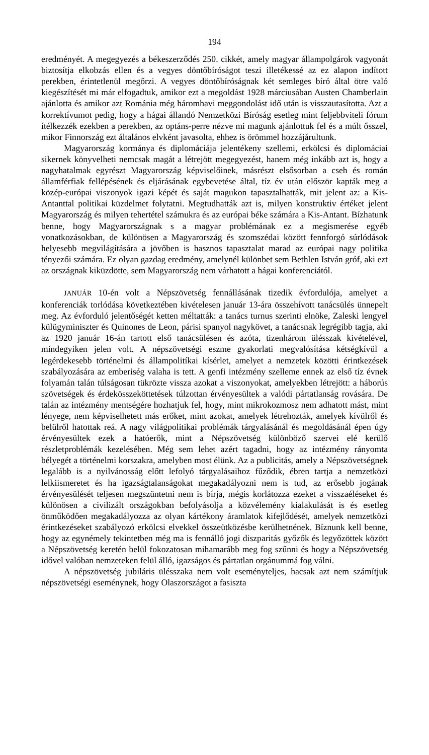194
eredményét. A megegyezés a békeszerződés 250. cikkét, amely magyar állampolgárok vagyonát biztosítja elkobzás ellen és a vegyes döntőbíróságot teszi illetékessé az ez alapon indított perekben, érintetlenül megőrzi. A vegyes döntőbíróságnak két semleges bíró által ötre való kiegészítését mi már elfogadtuk, amikor ezt a megoldást 1928 márciusában Austen Chamberlain ajánlotta és amikor azt Románia még háromhavi meggondolást idő után is visszautasította. Azt a korrektívumot pedig, hogy a hágai állandó Nemzetközi Bíróság esetleg mint feljebbviteli fórum ítélkezzék ezekben a perekben, az optáns-perre nézve mi magunk ajánlottuk fel és a múlt ősszel, mikor Finnország ezt általános elvként javasolta, ehhez is örömmel hozzájárultunk.
Magyarország kormánya és diplomáciája jelentékeny szellemi, erkölcsi és diplomáciai sikernek könyvelheti nemcsak magát a létrejött megegyezést, hanem még inkább azt is, hogy a nagyhatalmak egyrészt Magyarország képviselőinek, másrészt elsősorban a cseh és román államférfiak fellépésének és eljárásának egybevetése által, tíz év után először kapták meg a közép-európai viszonyok igazi képét és saját magukon tapasztalhatták, mit jelent az: a Kis-Antanttal politikai küzdelmet folytatni. Megtudhatták azt is, milyen konstruktiv értéket jelent Magyarország és milyen tehertétel számukra és az európai béke számára a Kis-Antant. Bízhatunk benne, hogy Magyarországnak s a magyar problémának ez a megismerése egyéb vonatkozásokban, de különösen a Magyarország és szomszédai között fennforgó súrlódások helyesebb megvilágítására a jövőben is hasznos tapasztalat marad az európai nagy politika tényezői számára. Ez olyan gazdag eredmény, amelynél különbet sem Bethlen István gróf, aki ezt az országnak kiküzdötte, sem Magyarország nem várhatott a hágai konferenciától.
JANUÁR 10-én volt a Népszövetség fennállásának tizedik évfordulója, amelyet a konferenciák torlódása következtében kivételesen január 13-ára összehívott tanácsülés ünnepelt meg. Az évforduló jelentőségét ketten méltatták: a tanács turnus szerinti elnöke, Zaleski lengyel külügyminiszter és Quinones de Leon, párisi spanyol nagykövet, a tanácsnak legrégibb tagja, aki az 1920 január 16-án tartott első tanácsülésen és azóta, tizenhárom ülésszak kivételével, mindegyiken jelen volt. A népszövetségi eszme gyakorlati megvalósítása kétségkívül a legérdekesebb történelmi és állampolitíkai kísérlet, amelyet a nemzetek közötti érintkezések szabályozására az emberiség valaha is tett. A genfi intézmény szelleme ennek az első tíz évnek folyamán talán túlságosan tükrözte vissza azokat a viszonyokat, amelyekben létrejött: a háborús szövetségek és érdekösszeköttetések túlzottan érvényesültek a valódi pártatlanság rovására. De talán az intézmény mentségére hozhatjuk fel, hogy, mint mikrokozmosz nem adhatott mást, mint lényege, nem képviselhetett más erőket, mint azokat, amelyek létrehozták, amelyek kívülről és belülről hatottak reá. A nagy világpolitikai problémák tárgyalásánál és megoldásánál épen úgy érvényesültek ezek a hatóerők, mint a Népszövetség különböző szervei elé kerülő részletproblémák kezelésében. Még sem lehet azért tagadni, hogy az intézmény rányomta bélyegét a történelmi korszakra, amelyben most élünk. Az a publicitás, amely a Népszövetségnek legalább is a nyilvánosság előtt lefolyó tárgyalásaihoz fűződik, ébren tartja a nemzetközi lelkiismeretet és ha igazságtalanságokat megakadályozni nem is tud, az erősebb jogának érvényesülését teljesen megszüntetni nem is bírja, mégis korlátozza ezeket a visszaéléseket és különösen a civilizált országokban befolyásolja a közvélemény kialakulását is és esetleg önműködően megakadályozza az olyan kártékony áramlatok kifejlődését, amelyek nemzetközi érintkezéseket szabályozó erkölcsi elvekkel összeütközésbe kerülhetnének. Bíznunk kell benne, hogy az egynémely tekintetben még ma is fennálló jogi diszparitás győzők és legyőzöttek között a Népszövetség keretén belül fokozatosan mihamarább meg fog szűnni és hogy a Népszövetség idővel valóban nemzeteken felül álló, igazságos és pártatlan orgánummá fog válni.
A népszövetség jubiláris ülésszaka nem volt eseményteljes, hacsak azt nem számítjuk népszövetségi eseménynek, hogy Olaszországot a fasiszta